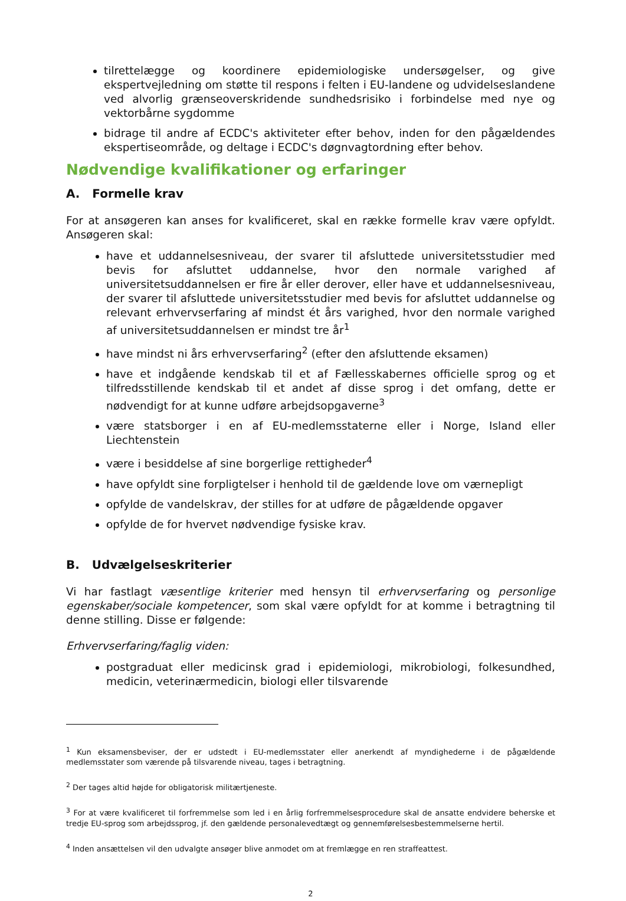tilrettelægge og koordinere epidemiologiske undersøgelser, og give ekspertvejledning om støtte til respons i felten i EU-landene og udvidelseslandene ved alvorlig grænseoverskridende sundhedsrisiko i forbindelse med nye og vektorbårne sygdomme
bidrage til andre af ECDC's aktiviteter efter behov, inden for den pågældendes ekspertiseområde, og deltage i ECDC's døgnvagtordning efter behov.
Nødvendige kvalifikationer og erfaringer
A. Formelle krav
For at ansøgeren kan anses for kvalificeret, skal en række formelle krav være opfyldt. Ansøgeren skal:
have et uddannelsesniveau, der svarer til afsluttede universitetsstudier med bevis for afsluttet uddannelse, hvor den normale varighed af universitetsuddannelsen er fire år eller derover, eller have et uddannelsesniveau, der svarer til afsluttede universitetsstudier med bevis for afsluttet uddannelse og relevant erhvervserfaring af mindst ét års varighed, hvor den normale varighed af universitetsuddannelsen er mindst tre år<sup>1</sup>
have mindst ni års erhvervserfaring<sup>2</sup> (efter den afsluttende eksamen)
have et indgående kendskab til et af Fællesskabernes officielle sprog og et tilfredsstillende kendskab til et andet af disse sprog i det omfang, dette er nødvendigt for at kunne udføre arbejdsopgaverne<sup>3</sup>
være statsborger i en af EU-medlemsstaterne eller i Norge, Island eller Liechtenstein
være i besiddelse af sine borgerlige rettigheder<sup>4</sup>
have opfyldt sine forpligtelser i henhold til de gældende love om værnepligt
opfylde de vandelskrav, der stilles for at udføre de pågældende opgaver
opfylde de for hvervet nødvendige fysiske krav.
B. Udvælgelseskriterier
Vi har fastlagt væsentlige kriterier med hensyn til erhvervserfaring og personlige egenskaber/sociale kompetencer, som skal være opfyldt for at komme i betragtning til denne stilling. Disse er følgende:
Erhvervserfaring/faglig viden:
postgraduat eller medicinsk grad i epidemiologi, mikrobiologi, folkesundhed, medicin, veterinærmedicin, biologi eller tilsvarende
<sup>1</sup> Kun eksamensbeviser, der er udstedt i EU-medlemsstater eller anerkendt af myndighederne i de pågældende medlemsstater som værende på tilsvarende niveau, tages i betragtning.
<sup>2</sup> Der tages altid højde for obligatorisk militærtjeneste.
<sup>3</sup> For at være kvalificeret til forfremmelse som led i en årlig forfremmelsesprocedure skal de ansatte endvidere beherske et tredje EU-sprog som arbejdssprog, jf. den gældende personalevedtægt og gennemførelsesbestemmelserne hertil.
<sup>4</sup> Inden ansættelsen vil den udvalgte ansøger blive anmodet om at fremlægge en ren straffeattest.
2